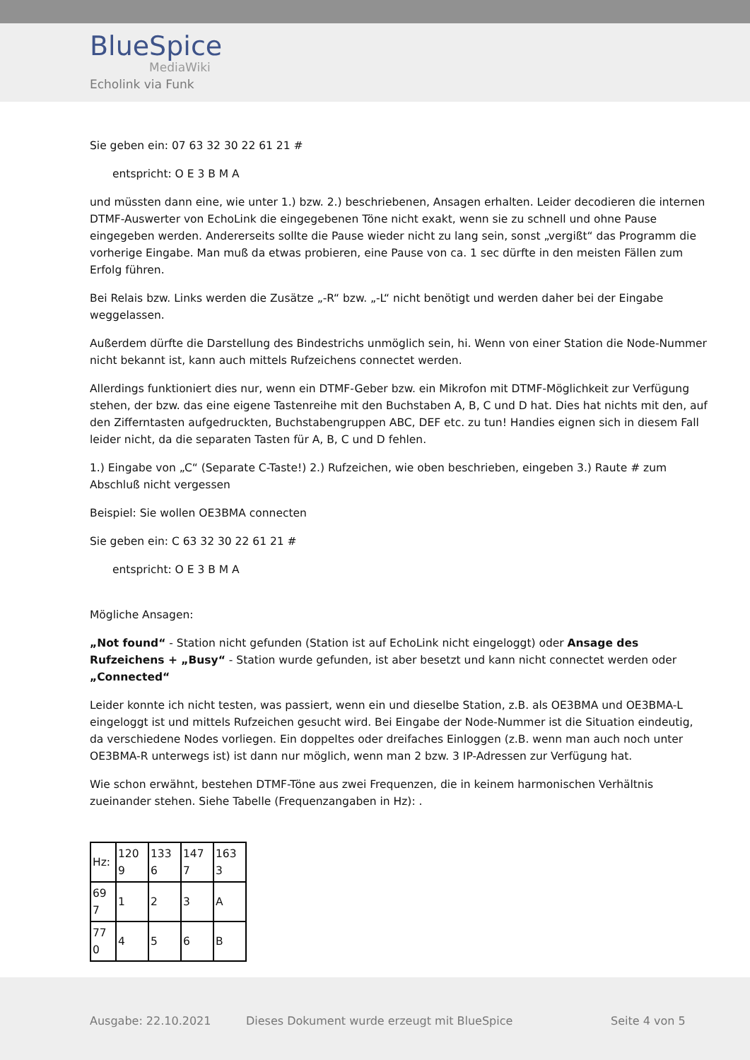BlueSpice
MediaWiki
Echolink via Funk
Sie geben ein: 07 63 32 30 22 61 21 #
entspricht: O E 3 B M A
und müssten dann eine, wie unter 1.) bzw. 2.) beschriebenen, Ansagen erhalten. Leider decodieren die internen DTMF-Auswerter von EchoLink die eingegebenen Töne nicht exakt, wenn sie zu schnell und ohne Pause eingegeben werden. Andererseits sollte die Pause wieder nicht zu lang sein, sonst „vergißt“ das Programm die vorherige Eingabe. Man muß da etwas probieren, eine Pause von ca. 1 sec dürfte in den meisten Fällen zum Erfolg führen.
Bei Relais bzw. Links werden die Zusätze „-R“ bzw. „-L“ nicht benötigt und werden daher bei der Eingabe weggelassen.
Außerdem dürfte die Darstellung des Bindestrichs unmöglich sein, hi. Wenn von einer Station die Node-Nummer nicht bekannt ist, kann auch mittels Rufzeichens connectet werden.
Allerdings funktioniert dies nur, wenn ein DTMF-Geber bzw. ein Mikrofon mit DTMF-Möglichkeit zur Verfügung stehen, der bzw. das eine eigene Tastenreihe mit den Buchstaben A, B, C und D hat. Dies hat nichts mit den, auf den Zifferntasten aufgedruckten, Buchstabengruppen ABC, DEF etc. zu tun! Handies eignen sich in diesem Fall leider nicht, da die separaten Tasten für A, B, C und D fehlen.
1.) Eingabe von „C“ (Separate C-Taste!) 2.) Rufzeichen, wie oben beschrieben, eingeben 3.) Raute # zum Abschluß nicht vergessen
Beispiel: Sie wollen OE3BMA connecten
Sie geben ein: C 63 32 30 22 61 21 #
entspricht: O E 3 B M A
Mögliche Ansagen:
„Not found“ - Station nicht gefunden (Station ist auf EchoLink nicht eingeloggt) oder Ansage des Rufzeichens + „Busy“ - Station wurde gefunden, ist aber besetzt und kann nicht connectet werden oder „Connected“
Leider konnte ich nicht testen, was passiert, wenn ein und dieselbe Station, z.B. als OE3BMA und OE3BMA-L eingeloggt ist und mittels Rufzeichen gesucht wird. Bei Eingabe der Node-Nummer ist die Situation eindeutig, da verschiedene Nodes vorliegen. Ein doppeltes oder dreifaches Einloggen (z.B. wenn man auch noch unter OE3BMA-R unterwegs ist) ist dann nur möglich, wenn man 2 bzw. 3 IP-Adressen zur Verfügung hat.
Wie schon erwähnt, bestehen DTMF-Töne aus zwei Frequenzen, die in keinem harmonischen Verhältnis zueinander stehen. Siehe Tabelle (Frequenzangaben in Hz): .
| Hz: | 120 9 | 133 6 | 147 7 | 163 3 |
| 69 7 | 1 | 2 | 3 | A |
| 77 0 | 4 | 5 | 6 | B |
Ausgabe: 22.10.2021 Dieses Dokument wurde erzeugt mit BlueSpice Seite 4 von 5